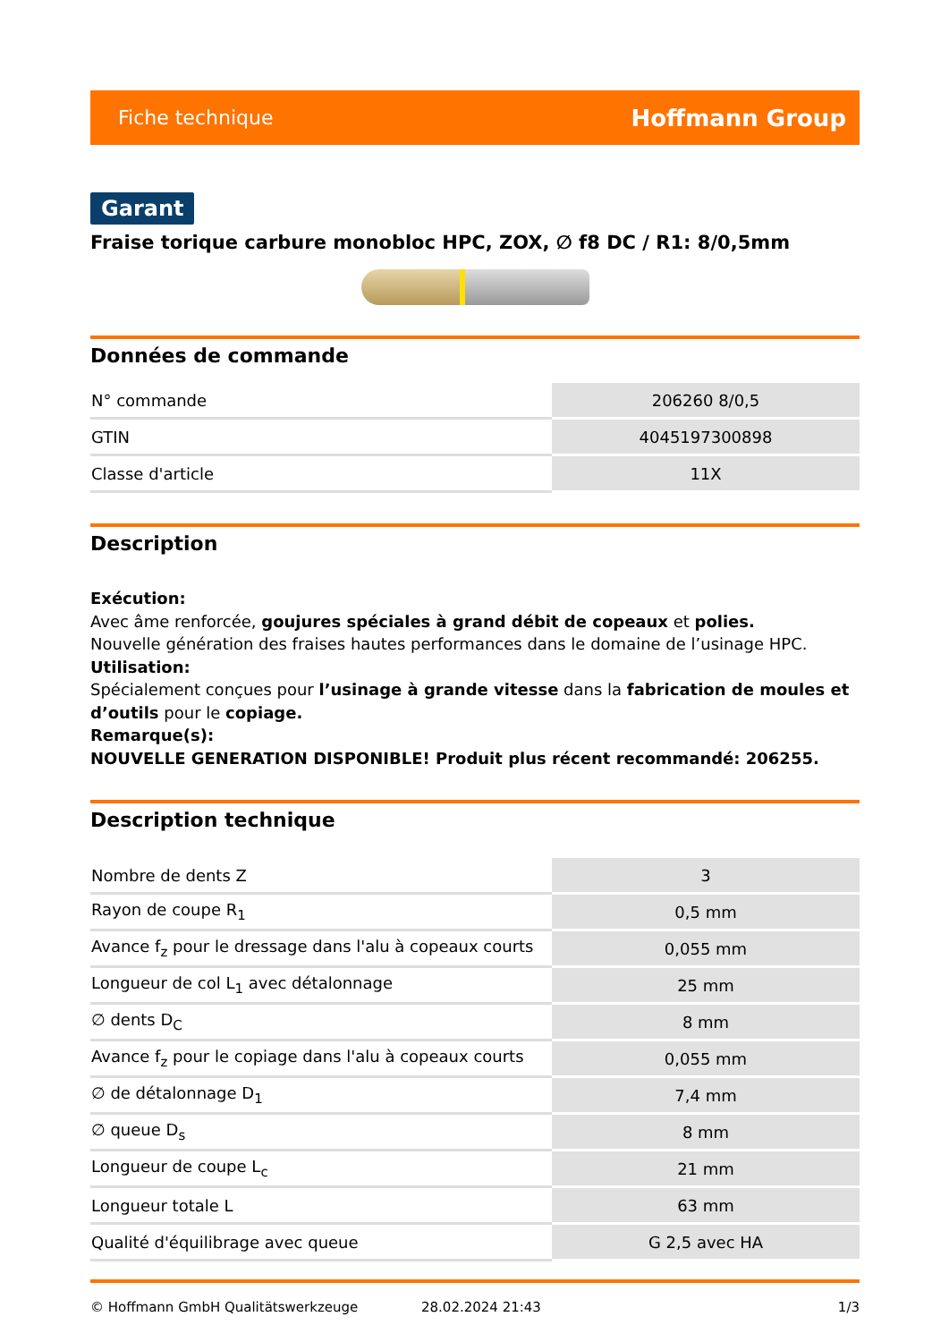Fiche technique Hoffmann Group
Garant
Fraise torique carbure monobloc HPC, ZOX, ∅ f8 DC / R1: 8/0,5mm
Données de commande
| N° commande | 206260 8/0,5 |
| GTIN | 4045197300898 |
| Classe d'article | 11X |
Description
Exécution:
Avec âme renforcée, goujures spéciales à grand débit de copeaux et polies.
Nouvelle génération des fraises hautes performances dans le domaine de l’usinage HPC.
Utilisation:
Spécialement conçues pour l’usinage à grande vitesse dans la fabrication de moules et d’outils pour le copiage.
Remarque(s):
NOUVELLE GENERATION DISPONIBLE! Produit plus récent recommandé: 206255.
Description technique
| Nombre de dents Z | 3 |
| Rayon de coupe R<sub>1</sub> | 0,5 mm |
| Avance f<sub>z</sub> pour le dressage dans l'alu à copeaux courts | 0,055 mm |
| Longueur de col L<sub>1</sub> avec détalonnage | 25 mm |
| ∅ dents D<sub>C</sub> | 8 mm |
| Avance f<sub>z</sub> pour le copiage dans l'alu à copeaux courts | 0,055 mm |
| ∅ de détalonnage D<sub>1</sub> | 7,4 mm |
| ∅ queue D<sub>s</sub> | 8 mm |
| Longueur de coupe L<sub>c</sub> | 21 mm |
| Longueur totale L | 63 mm |
| Qualité d'équilibrage avec queue | G 2,5 avec HA |
© Hoffmann GmbH Qualitätswerkzeuge 28.02.2024 21:43 1/3